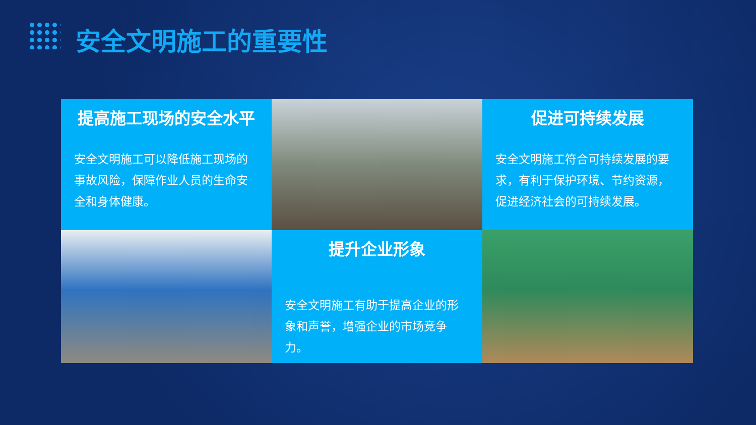安全文明施工的重要性
提高施工现场的安全水平
安全文明施工可以降低施工现场的事故风险，保障作业人员的生命安全和身体健康。
促进可持续发展
安全文明施工符合可持续发展的要求，有利于保护环境、节约资源，促进经济社会的可持续发展。
提升企业形象
安全文明施工有助于提高企业的形象和声誉，增强企业的市场竞争力。